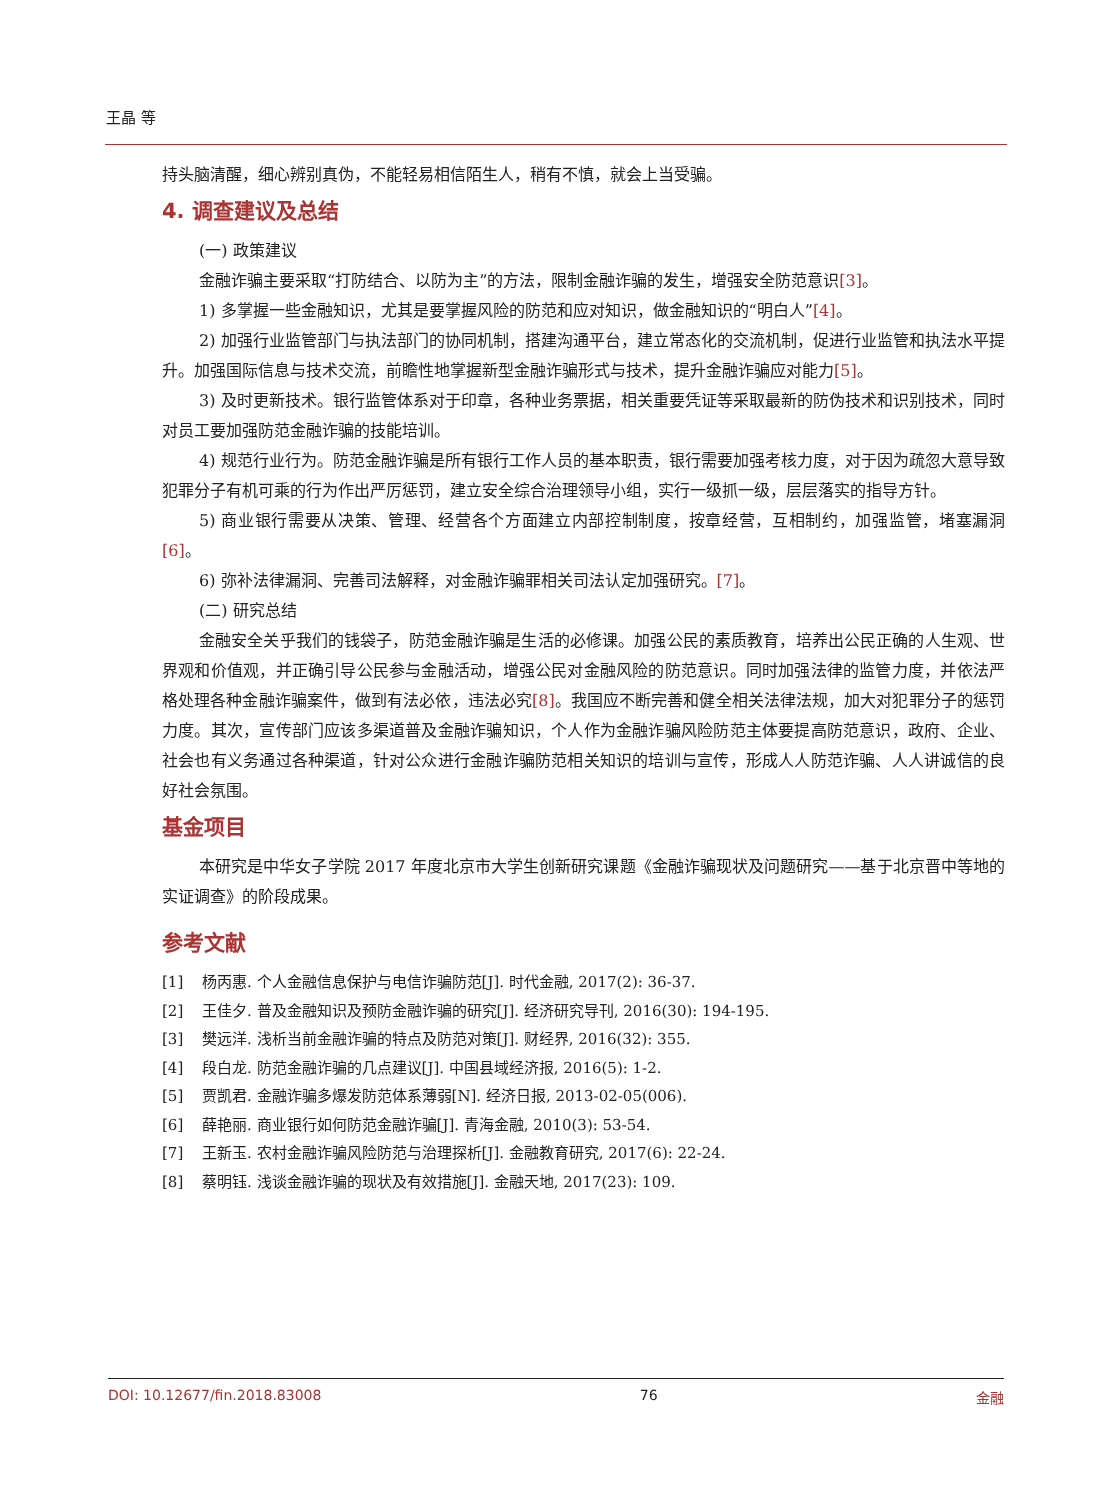王晶 等
持头脑清醒，细心辨别真伪，不能轻易相信陌生人，稍有不慎，就会上当受骗。
4. 调查建议及总结
(一) 政策建议
金融诈骗主要采取“打防结合、以防为主”的方法，限制金融诈骗的发生，增强安全防范意识[3]。
1) 多掌握一些金融知识，尤其是要掌握风险的防范和应对知识，做金融知识的“明白人”[4]。
2) 加强行业监管部门与执法部门的协同机制，搭建沟通平台，建立常态化的交流机制，促进行业监管和执法水平提升。加强国际信息与技术交流，前瞻性地掌握新型金融诈骗形式与技术，提升金融诈骗应对能力[5]。
3) 及时更新技术。银行监管体系对于印章，各种业务票据，相关重要凭证等采取最新的防伪技术和识别技术，同时对员工要加强防范金融诈骗的技能培训。
4) 规范行业行为。防范金融诈骗是所有银行工作人员的基本职责，银行需要加强考核力度，对于因为疏忽大意导致犯罪分子有机可乘的行为作出严厉惩罚，建立安全综合治理领导小组，实行一级抓一级，层层落实的指导方针。
5) 商业银行需要从决策、管理、经营各个方面建立内部控制制度，按章经营，互相制约，加强监管，堵塞漏洞[6]。
6) 弥补法律漏洞、完善司法解释，对金融诈骗罪相关司法认定加强研究。[7]。
(二) 研究总结
金融安全关乎我们的钱袋子，防范金融诈骗是生活的必修课。加强公民的素质教育，培养出公民正确的人生观、世界观和价值观，并正确引导公民参与金融活动，增强公民对金融风险的防范意识。同时加强法律的监管力度，并依法严格处理各种金融诈骗案件，做到有法必依，违法必究[8]。我国应不断完善和健全相关法律法规，加大对犯罪分子的惩罚力度。其次，宣传部门应该多渠道普及金融诈骗知识，个人作为金融诈骗风险防范主体要提高防范意识，政府、企业、社会也有义务通过各种渠道，针对公众进行金融诈骗防范相关知识的培训与宣传，形成人人防范诈骗、人人讲诚信的良好社会氛围。
基金项目
本研究是中华女子学院 2017 年度北京市大学生创新研究课题《金融诈骗现状及问题研究——基于北京晋中等地的实证调查》的阶段成果。
参考文献
[1] 杨丙惠. 个人金融信息保护与电信诈骗防范[J]. 时代金融, 2017(2): 36-37.
[2] 王佳夕. 普及金融知识及预防金融诈骗的研究[J]. 经济研究导刊, 2016(30): 194-195.
[3] 樊远洋. 浅析当前金融诈骗的特点及防范对策[J]. 财经界, 2016(32): 355.
[4] 段白龙. 防范金融诈骗的几点建议[J]. 中国县域经济报, 2016(5): 1-2.
[5] 贾凯君. 金融诈骗多爆发防范体系薄弱[N]. 经济日报, 2013-02-05(006).
[6] 薛艳丽. 商业银行如何防范金融诈骗[J]. 青海金融, 2010(3): 53-54.
[7] 王新玉. 农村金融诈骗风险防范与治理探析[J]. 金融教育研究, 2017(6): 22-24.
[8] 蔡明钰. 浅谈金融诈骗的现状及有效措施[J]. 金融天地, 2017(23): 109.
DOI: 10.12677/fin.2018.83008 76 金融